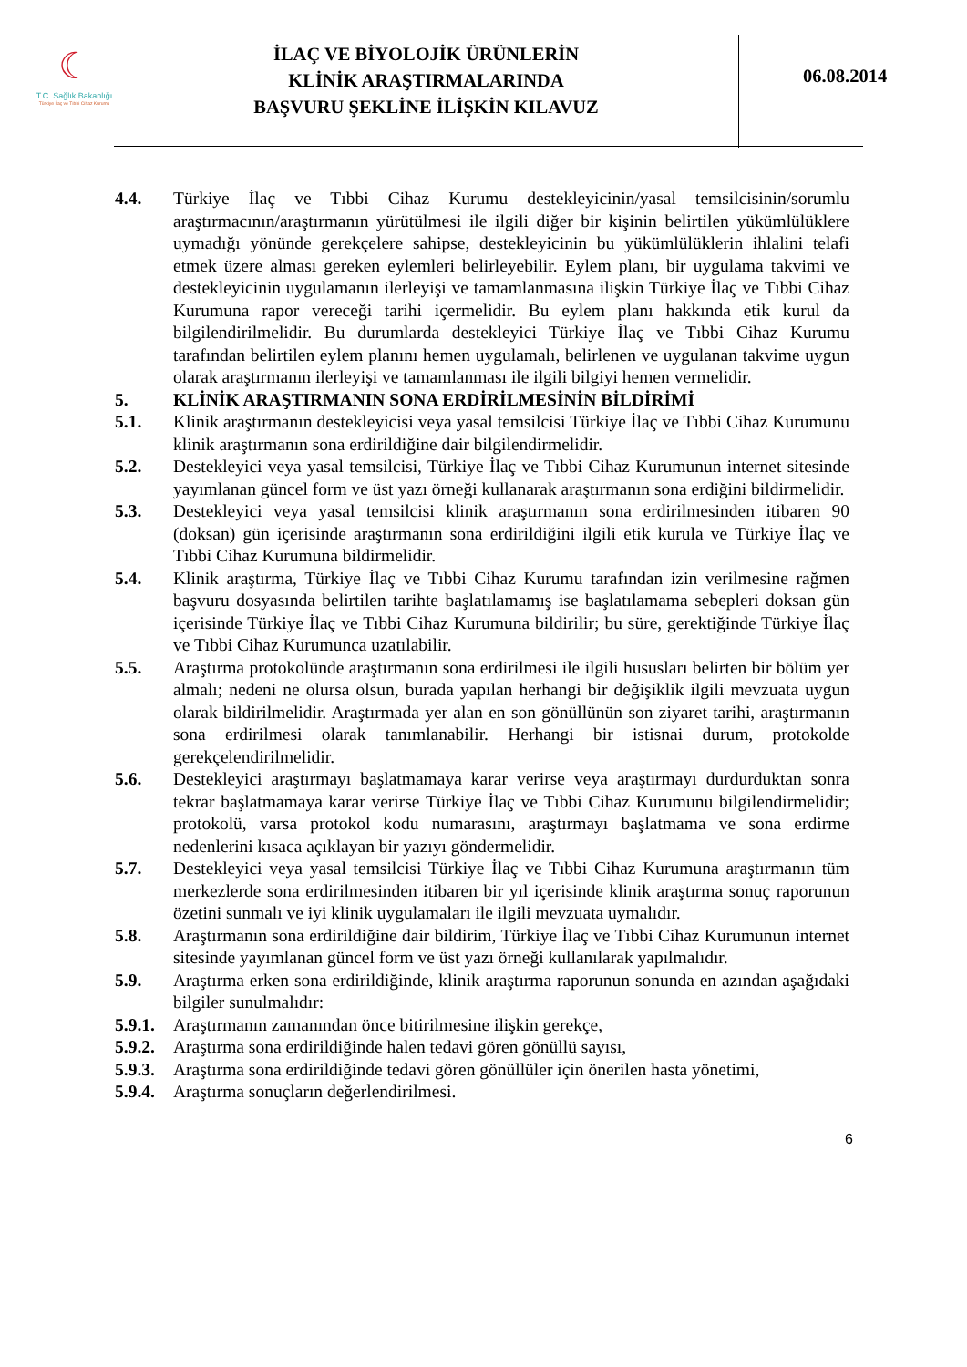☾
T.C. Sağlık Bakanlığı
Türkiye İlaç ve Tıbbi Cihaz Kurumu
İLAÇ VE BİYOLOJİK ÜRÜNLERİN
KLİNİK ARAŞTIRMALARINDA
BAŞVURU ŞEKLİNE İLİŞKİN KILAVUZ
06.08.2014
4.4. Türkiye İlaç ve Tıbbi Cihaz Kurumu destekleyicinin/yasal temsilcisinin/sorumlu araştırmacının/araştırmanın yürütülmesi ile ilgili diğer bir kişinin belirtilen yükümlülüklere uymadığı yönünde gerekçelere sahipse, destekleyicinin bu yükümlülüklerin ihlalini telafi etmek üzere alması gereken eylemleri belirleyebilir. Eylem planı, bir uygulama takvimi ve destekleyicinin uygulamanın ilerleyişi ve tamamlanmasına ilişkin Türkiye İlaç ve Tıbbi Cihaz Kurumuna rapor vereceği tarihi içermelidir. Bu eylem planı hakkında etik kurul da bilgilendirilmelidir. Bu durumlarda destekleyici Türkiye İlaç ve Tıbbi Cihaz Kurumu tarafından belirtilen eylem planını hemen uygulamalı, belirlenen ve uygulanan takvime uygun olarak araştırmanın ilerleyişi ve tamamlanması ile ilgili bilgiyi hemen vermelidir.
5. KLİNİK ARAŞTIRMANIN SONA ERDİRİLMESİNİN BİLDİRİMİ
5.1. Klinik araştırmanın destekleyicisi veya yasal temsilcisi Türkiye İlaç ve Tıbbi Cihaz Kurumunu klinik araştırmanın sona erdirildiğine dair bilgilendirmelidir.
5.2. Destekleyici veya yasal temsilcisi, Türkiye İlaç ve Tıbbi Cihaz Kurumunun internet sitesinde yayımlanan güncel form ve üst yazı örneği kullanarak araştırmanın sona erdiğini bildirmelidir.
5.3. Destekleyici veya yasal temsilcisi klinik araştırmanın sona erdirilmesinden itibaren 90 (doksan) gün içerisinde araştırmanın sona erdirildiğini ilgili etik kurula ve Türkiye İlaç ve Tıbbi Cihaz Kurumuna bildirmelidir.
5.4. Klinik araştırma, Türkiye İlaç ve Tıbbi Cihaz Kurumu tarafından izin verilmesine rağmen başvuru dosyasında belirtilen tarihte başlatılamamış ise başlatılamama sebepleri doksan gün içerisinde Türkiye İlaç ve Tıbbi Cihaz Kurumuna bildirilir; bu süre, gerektiğinde Türkiye İlaç ve Tıbbi Cihaz Kurumunca uzatılabilir.
5.5. Araştırma protokolünde araştırmanın sona erdirilmesi ile ilgili hususları belirten bir bölüm yer almalı; nedeni ne olursa olsun, burada yapılan herhangi bir değişiklik ilgili mevzuata uygun olarak bildirilmelidir. Araştırmada yer alan en son gönüllünün son ziyaret tarihi, araştırmanın sona erdirilmesi olarak tanımlanabilir. Herhangi bir istisnai durum, protokolde gerekçelendirilmelidir.
5.6. Destekleyici araştırmayı başlatmamaya karar verirse veya araştırmayı durdurduktan sonra tekrar başlatmamaya karar verirse Türkiye İlaç ve Tıbbi Cihaz Kurumunu bilgilendirmelidir; protokolü, varsa protokol kodu numarasını, araştırmayı başlatmama ve sona erdirme nedenlerini kısaca açıklayan bir yazıyı göndermelidir.
5.7. Destekleyici veya yasal temsilcisi Türkiye İlaç ve Tıbbi Cihaz Kurumuna araştırmanın tüm merkezlerde sona erdirilmesinden itibaren bir yıl içerisinde klinik araştırma sonuç raporunun özetini sunmalı ve iyi klinik uygulamaları ile ilgili mevzuata uymalıdır.
5.8. Araştırmanın sona erdirildiğine dair bildirim, Türkiye İlaç ve Tıbbi Cihaz Kurumunun internet sitesinde yayımlanan güncel form ve üst yazı örneği kullanılarak yapılmalıdır.
5.9. Araştırma erken sona erdirildiğinde, klinik araştırma raporunun sonunda en azından aşağıdaki bilgiler sunulmalıdır:
5.9.1.
Araştırmanın zamanından önce bitirilmesine ilişkin gerekçe,
5.9.2.
Araştırma sona erdirildiğinde halen tedavi gören gönüllü sayısı,
5.9.3.
Araştırma sona erdirildiğinde tedavi gören gönüllüler için önerilen hasta yönetimi,
5.9.4.
Araştırma sonuçların değerlendirilmesi.
6